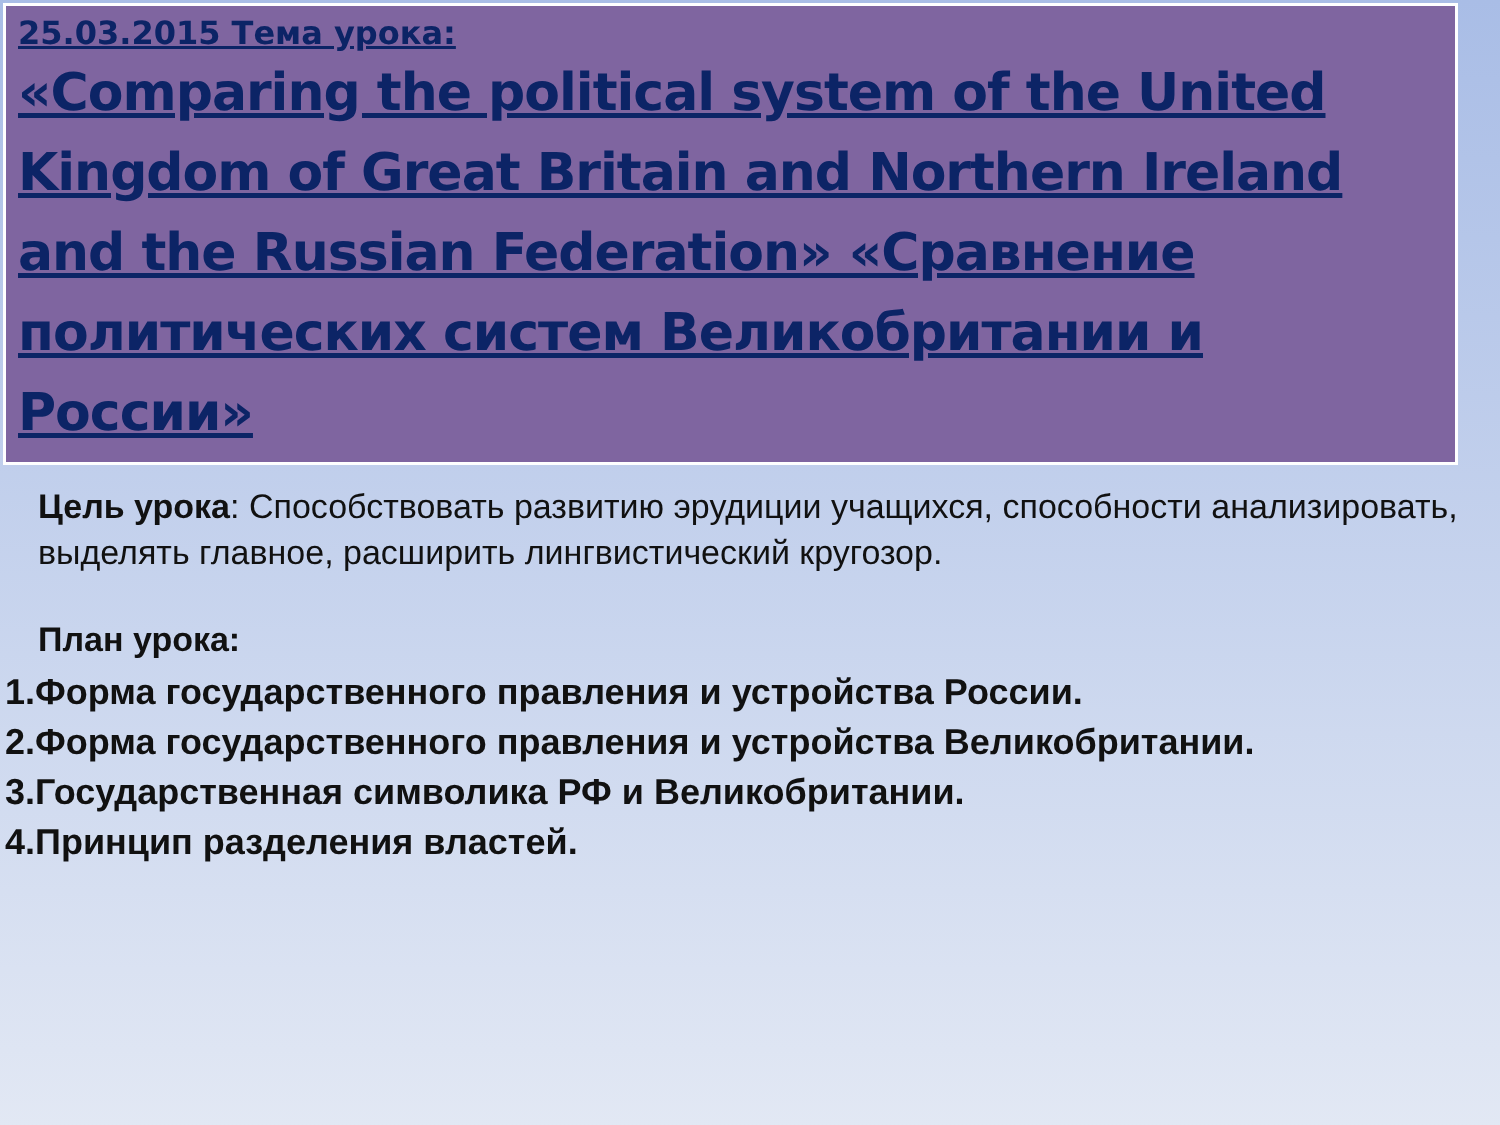25.03.2015 Тема урока:
«Comparing the political system of the United Kingdom of Great Britain and Northern Ireland and the Russian Federation» «Сравнение политических систем Великобритании и России»
Цель урока: Способствовать развитию эрудиции учащихся, способности анализировать, выделять главное, расширить лингвистический кругозор.
План урока:
1.Форма государственного правления и устройства России.
2.Форма государственного правления и устройства Великобритании.
3.Государственная символика РФ и Великобритании.
4.Принцип разделения властей.